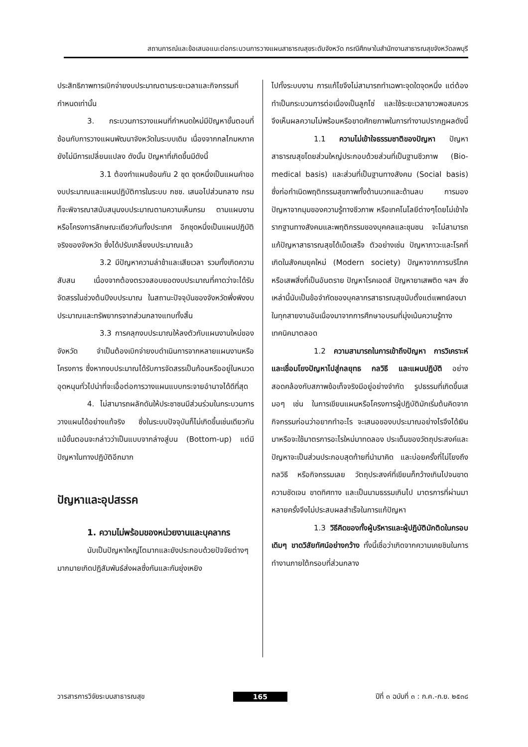สถานการณ์และข้อเสนอแนะต่อกระบวนการวางแผนสาธารณสุขระดับจังหวัด กรณีศึกษาในสำนักงานสาธารณสุขจังหวัดลพบุรี
ประสิทธิภาพการเบิกจ่ายงบประมาณตามระยะเวลาและกิจกรรมที่กำหนดเท่านั้น
3. กระบวนการวางแผนที่กำหนดใหม่มีปัญหาขั้นตอนที่ซ้อนกับการวางแผนพัฒนาจังหวัดในระบบเดิม เนื่องจากกลไกมหภาคยังไม่มีการเปลี่ยนแปลง ดังนั้น ปัญหาที่เกิดขึ้นมีดังนี้
3.1 ต้องทำแผนซ้อนกัน 2 ชุด ชุดหนึ่งเป็นแผนคำของบประมาณและแผนปฏิบัติการในระบบ กชช. เสนอไปส่วนกลาง กรมก็จะพิจารณาสนับสนุนงบประมาณตามความเห็นกรม ตามแผนงานหรือโครงการลักษณะเดียวกันทั้งประเทศ อีกชุดหนึ่งเป็นแผนปฏิบัติจริงของจังหวัด ซึ่งได้ปรับเกลี่ยงบประมาณแล้ว
3.2 มีปัญหาความล่าช้าและเสียเวลา รวมทั้งเกิดความสับสน เนื่องจากต้องตรวจสอบยอดงบประมาณที่คาดว่าจะได้รับจัดสรรในช่วงต้นปีงบประมาณ ในสถานะปัจจุบันของจังหวัดพึ่งพิงงบประมาณและทรัพยากรจากส่วนกลางแทบทั้งสิ้น
3.3 การคลุกงบประมาณให้ลงตัวกับแผนงานใหม่ของจังหวัด จำเป็นต้องเบิกจ่ายงบดำเนินการจากหลายแผนงานหรือโครงการ ซึ่งหากงบประมาณได้รับการจัดสรรเป็นก้อนหรืออยู่ในหมวดอุดหนุนทั่วไปน่าที่จะเอื้อต่อการวางแผนแบบกระจายอำนาจได้ดีที่สุด
4. ไม่สามารถผลักดันให้ประชาชนมีส่วนร่วมในกระบวนการวางแผนได้อย่างแท้จริง ซึ่งในระบบปัจจุบันก็ไม่เกิดขึ้นเช่นเดียวกัน แม้ขั้นตอนจะกล่าวว่าเป็นแบบจากล่างสู่บน (Bottom-up) แต่มีปัญหาในทางปฏิบัติอีกมาก
ปัญหาและอุปสรรค
1. ความไม่พร้อมของหน่วยงานและบุคลากร
นับเป็นปัญหาใหญ่โตมากและยังประกอบด้วยปัจจัยต่างๆ มากมายเกิดปฏิสัมพันธ์ส่งผลซึ่งกันและกันยุ่งเหยิง
ไปทั้งระบบงาน การแก้ไขจึงไม่สามารถทำเฉพาะจุดใดจุดหนึ่ง แต่ต้องทำเป็นกระบวนการต่อเนื่องเป็นลูกโซ่ และใช้ระยะเวลายาวพอสมควร จึงเห็นผลความไม่พร้อมหรือขาดศักยภาพในการทำงานปรากฏผลดังนี้
1.1 ความไม่เข้าใจธรรมชาติของปัญหา ปัญหาสาธารณสุขโดยส่วนใหญ่ประกอบด้วยส่วนที่เป็นฐานชีวภาพ (Bio-medical basis) และส่วนที่เป็นฐานทางสังคม (Social basis) ซึ่งก่อกำเนิดพฤติกรรมสุขภาพทั้งด้านบวกและด้านลบ การมองปัญหาจากมุมของความรู้ทางชีวภาพ หรือเทคโนโลยีต่างๆโดยไม่เข้าใจรากฐานทางสังคมและพฤติกรรมของบุคคลและชุมชน จะไม่สามารถแก้ปัญหาสาธารณสุขได้เบ็ดเสร็จ ตัวอย่างเช่น ปัญหาภาวะและโรคที่เกิดในสังคมยุคใหม่ (Modern society) ปัญหาจากการบริโภค หรือเสพสิ่งที่เป็นอันตราย ปัญหาโรคเอดส์ ปัญหายาเสพติด ฯลฯ สิ่งเหล่านี้นับเป็นข้อจำกัดของบุคลากรสาธารณสุขนับตั้งแต่แพทย์ลงมาในทุกสายงานอันเนื่องมาจากการศึกษาอบรมที่มุ่งเน้นความรู้ทางเทคนิคมาตลอด
1.2 ความสามารถในการเข้าถึงปัญหา การวิเคราะห์ และเชื่อมโยงปัญหาไปสู่กลยุทธ กลวิธี และแผนปฏิบัติ อย่างสอดคล้องกับสภาพข้อเท็จจริงมีอยู่อย่างจำกัด รูปธรรมที่เกิดขึ้นเสมอๆ เช่น ในการเขียนแผนหรือโครงการผู้ปฏิบัติมักเริ่มต้นคิดจากกิจกรรมก่อนว่าอยากทำอะไร จะเสนอของบประมาณอย่างไรจึงได้เงินมาหรือจะใช้มาตรการอะไรใหม่มาทดลอง ประเด็นของวัตถุประสงค์และปัญหาจะเป็นส่วนประกอบสุดท้ายที่นำมาคิด และบ่อยครั้งที่ไม่โยงถึงกลวิธี หรือกิจกรรมเลย วัตถุประสงค์ที่เขียนก็กว้างเกินไปจนขาดความชัดเจน ขาดทิศทาง และเป็นนามธรรมเกินไป มาตรการที่ผ่านมาหลายครั้งจึงไม่ประสบผลสำเร็จในการแก้ปัญหา
1.3 วิธีคิดของทั้งผู้บริหารและผู้ปฏิบัติมักติดในกรอบเดิมๆ ขาดวิสัยทัศน์อย่างกว้าง ทั้งนี้เชื่อว่าเกิดจากความเคยชินในการทำงานภายใต้กรอบที่ส่วนกลาง
วารสารการวิจัยระบบสาธารณสุข 165 ปีที่ ๓ ฉบับที่ ๓ : ก.ค.-ก.ย. ๒๕๓๘